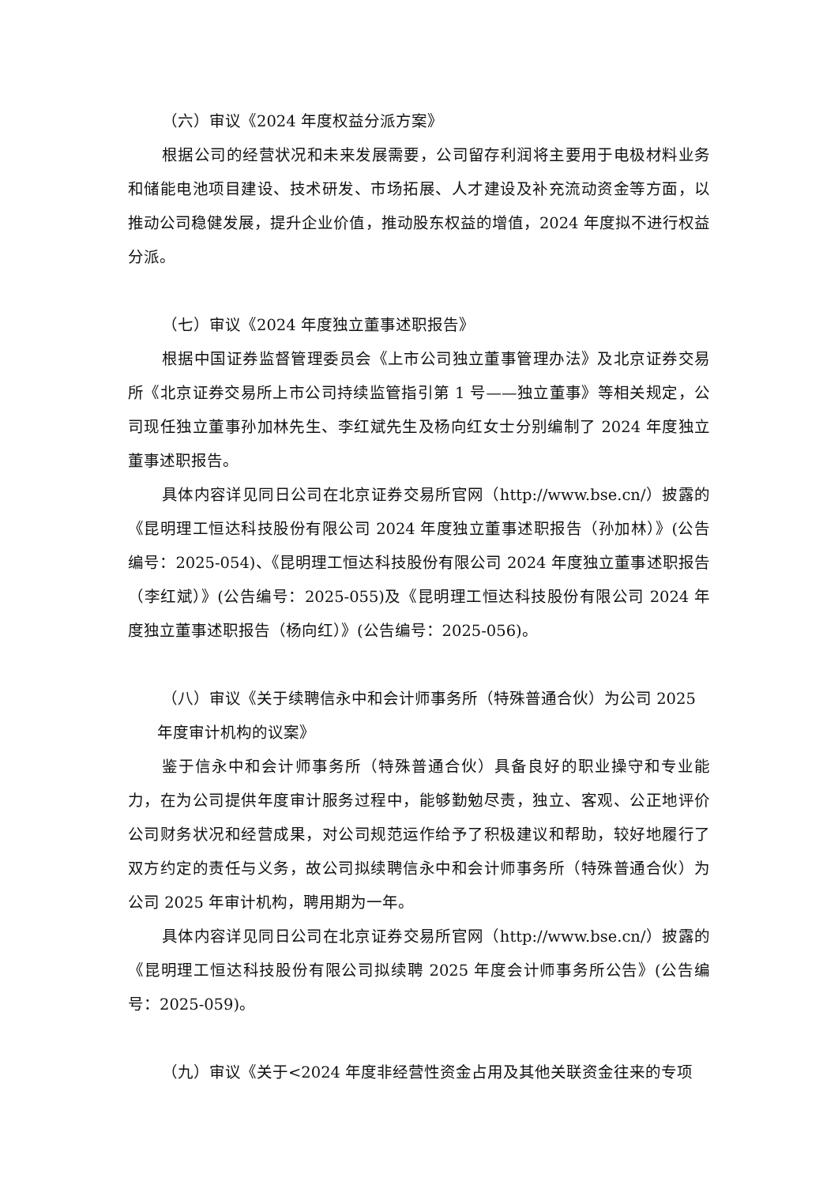（六）审议《2024 年度权益分派方案》
根据公司的经营状况和未来发展需要，公司留存利润将主要用于电极材料业务和储能电池项目建设、技术研发、市场拓展、人才建设及补充流动资金等方面，以推动公司稳健发展，提升企业价值，推动股东权益的增值，2024 年度拟不进行权益分派。
（七）审议《2024 年度独立董事述职报告》
根据中国证券监督管理委员会《上市公司独立董事管理办法》及北京证券交易所《北京证券交易所上市公司持续监管指引第 1 号——独立董事》等相关规定，公司现任独立董事孙加林先生、李红斌先生及杨向红女士分别编制了 2024 年度独立董事述职报告。
具体内容详见同日公司在北京证券交易所官网（http://www.bse.cn/）披露的《昆明理工恒达科技股份有限公司 2024 年度独立董事述职报告（孙加林）》(公告编号：2025-054)、《昆明理工恒达科技股份有限公司 2024 年度独立董事述职报告（李红斌）》(公告编号：2025-055)及《昆明理工恒达科技股份有限公司 2024 年度独立董事述职报告（杨向红）》(公告编号：2025-056)。
（八）审议《关于续聘信永中和会计师事务所（特殊普通合伙）为公司 2025
年度审计机构的议案》
鉴于信永中和会计师事务所（特殊普通合伙）具备良好的职业操守和专业能力，在为公司提供年度审计服务过程中，能够勤勉尽责，独立、客观、公正地评价公司财务状况和经营成果，对公司规范运作给予了积极建议和帮助，较好地履行了双方约定的责任与义务，故公司拟续聘信永中和会计师事务所（特殊普通合伙）为公司 2025 年审计机构，聘用期为一年。
具体内容详见同日公司在北京证券交易所官网（http://www.bse.cn/）披露的《昆明理工恒达科技股份有限公司拟续聘 2025 年度会计师事务所公告》(公告编号：2025-059)。
（九）审议《关于<2024 年度非经营性资金占用及其他关联资金往来的专项